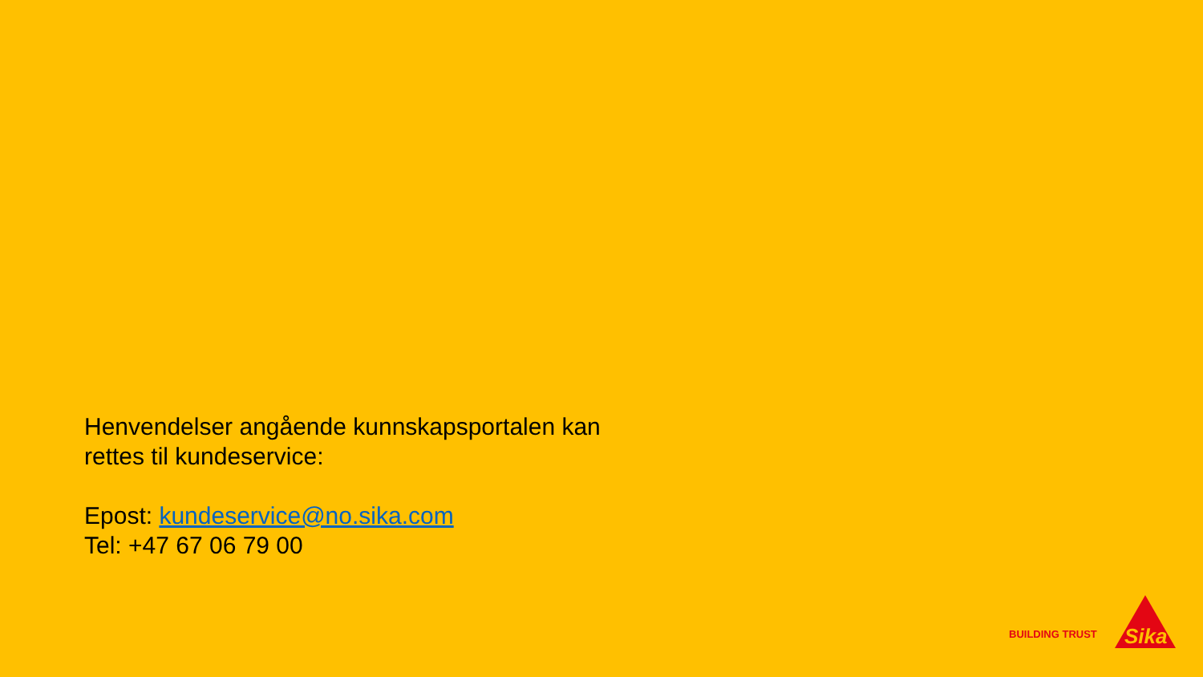Henvendelser angående kunnskapsportalen kan
rettes til kundeservice:
Epost: kundeservice@no.sika.com
Tel: +47 67 06 79 00
BUILDING TRUST
Sika